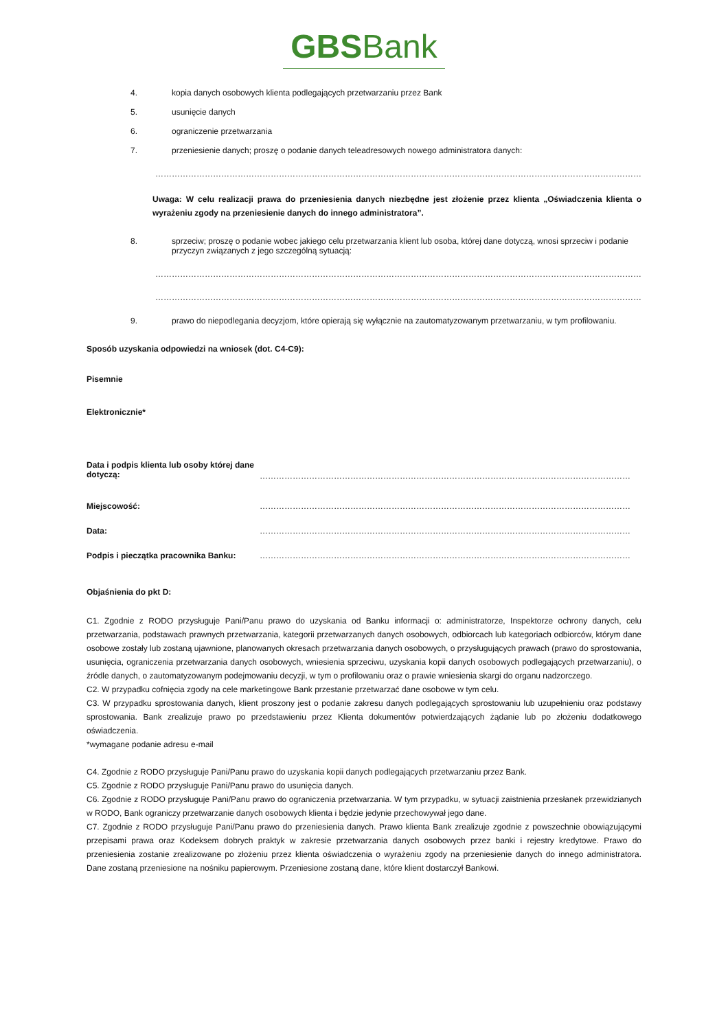GBSBank
4. kopia danych osobowych klienta podlegających przetwarzaniu przez Bank
5. usunięcie danych
6. ograniczenie przetwarzania
7. przeniesienie danych; proszę o podanie danych teleadresowych nowego administratora danych:
……………………………………………………………………………………………………………………………………………………………………………
Uwaga: W celu realizacji prawa do przeniesienia danych niezbędne jest złożenie przez klienta „Oświadczenia klienta o wyrażeniu zgody na przeniesienie danych do innego administratora”.
8. sprzeciw; proszę o podanie wobec jakiego celu przetwarzania klient lub osoba, której dane dotyczą, wnosi sprzeciw i podanie przyczyn związanych z jego szczególną sytuacją:
……………………………………………………………………………………………………………………………………………………………………………
……………………………………………………………………………………………………………………………………………………………………………
9. prawo do niepodlegania decyzjom, które opierają się wyłącznie na zautomatyzowanym przetwarzaniu, w tym profilowaniu.
Sposób uzyskania odpowiedzi na wniosek (dot. C4-C9):
Pisemnie
Elektronicznie*
Data i podpis klienta lub osoby której dane dotyczą: ………………………………………………………………………………………………………………………
Miejscowość: ………………………………………………………………………………………………………………………
Data: ………………………………………………………………………………………………………………………
Podpis i pieczątka pracownika Banku: ………………………………………………………………………………………………………………………
Objaśnienia do pkt D:
C1. Zgodnie z RODO przysługuje Pani/Panu prawo do uzyskania od Banku informacji o: administratorze, Inspektorze ochrony danych, celu przetwarzania, podstawach prawnych przetwarzania, kategorii przetwarzanych danych osobowych, odbiorcach lub kategoriach odbiorców, którym dane osobowe zostały lub zostaną ujawnione, planowanych okresach przetwarzania danych osobowych, o przysługujących prawach (prawo do sprostowania, usunięcia, ograniczenia przetwarzania danych osobowych, wniesienia sprzeciwu, uzyskania kopii danych osobowych podlegających przetwarzaniu), o źródle danych, o zautomatyzowanym podejmowaniu decyzji, w tym o profilowaniu oraz o prawie wniesienia skargi do organu nadzorczego.
C2. W przypadku cofnięcia zgody na cele marketingowe Bank przestanie przetwarzać dane osobowe w tym celu.
C3. W przypadku sprostowania danych, klient proszony jest o podanie zakresu danych podlegających sprostowaniu lub uzupełnieniu oraz podstawy sprostowania. Bank zrealizuje prawo po przedstawieniu przez Klienta dokumentów potwierdzających żądanie lub po złożeniu dodatkowego oświadczenia.
*wymagane podanie adresu e-mail
C4. Zgodnie z RODO przysługuje Pani/Panu prawo do uzyskania kopii danych podlegających przetwarzaniu przez Bank.
C5. Zgodnie z RODO przysługuje Pani/Panu prawo do usunięcia danych.
C6. Zgodnie z RODO przysługuje Pani/Panu prawo do ograniczenia przetwarzania. W tym przypadku, w sytuacji zaistnienia przesłanek przewidzianych w RODO, Bank ograniczy przetwarzanie danych osobowych klienta i będzie jedynie przechowywał jego dane.
C7. Zgodnie z RODO przysługuje Pani/Panu prawo do przeniesienia danych. Prawo klienta Bank zrealizuje zgodnie z powszechnie obowiązującymi przepisami prawa oraz Kodeksem dobrych praktyk w zakresie przetwarzania danych osobowych przez banki i rejestry kredytowe. Prawo do przeniesienia zostanie zrealizowane po złożeniu przez klienta oświadczenia o wyrażeniu zgody na przeniesienie danych do innego administratora. Dane zostaną przeniesione na nośniku papierowym. Przeniesione zostaną dane, które klient dostarczył Bankowi.